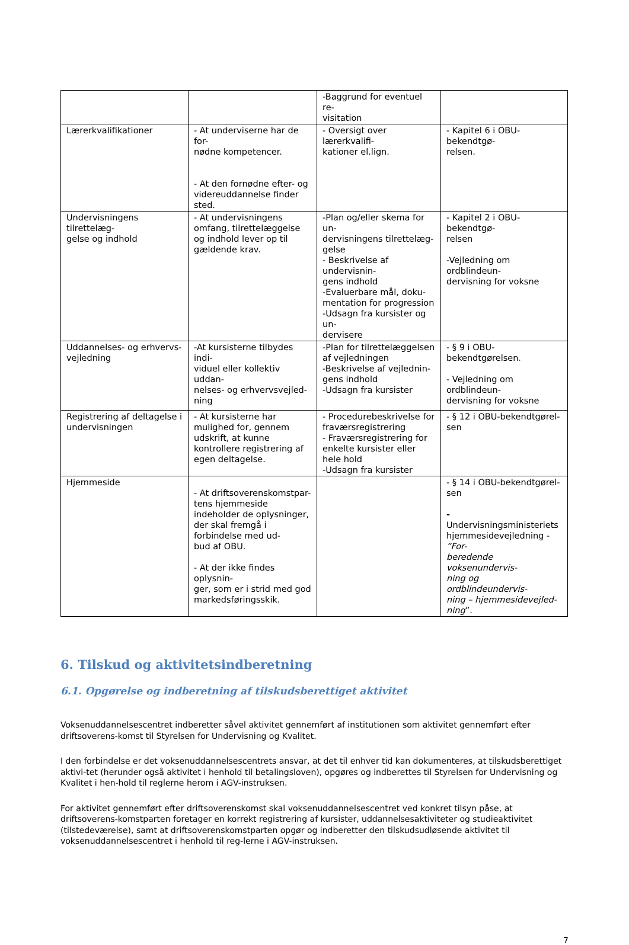| | | -Baggrund for eventuel re- visitation | |
| Lærerkvalifikationer | - At underviserne har de for- nødne kompetencer. - At den fornødne efter- og videreuddannelse finder sted. | - Oversigt over lærerkvalifi- kationer el.lign. | - Kapitel 6 i OBU-bekendtgø- relsen. |
| Undervisningens tilrettelæg- gelse og indhold | - At undervisningens omfang, tilrettelæggelse og indhold lever op til gældende krav. | -Plan og/eller skema for un- dervisningens tilrettelæg- gelse - Beskrivelse af undervisnin- gens indhold -Evaluerbare mål, doku- mentation for progression -Udsagn fra kursister og un- dervisere | - Kapitel 2 i OBU-bekendtgø- relsen -Vejledning om ordblindeun- dervisning for voksne |
| Uddannelses- og erhvervs- vejledning | -At kursisterne tilbydes indi- viduel eller kollektiv uddan- nelses- og erhvervsvejled- ning | -Plan for tilrettelæggelsen af vejledningen -Beskrivelse af vejlednin- gens indhold -Udsagn fra kursister | - § 9 i OBU-bekendtgørelsen . - Vejledning om ordblindeun- dervisning for voksne |
| Registrering af deltagelse i undervisningen | - At kursisterne har mulighed for, gennem udskrift, at kunne kontrollere registrering af egen deltagelse. | - Procedurebeskrivelse for fraværsregistrering - Fraværsregistrering for enkelte kursister eller hele hold -Udsagn fra kursister | - § 12 i OBU-bekendtgørel- sen |
| Hjemmeside | - At driftsoverenskomstpar- tens hjemmeside indeholder de oplysninger, der skal fremgå i forbindelse med ud- bud af OBU. - At der ikke findes oplysnin- ger, som er i strid med god markedsføringsskik. | | - § 14 i OBU-bekendtgørel- sen - Undervisningsministeriets hjemmesidevejledning - ”For- beredende voksenundervis- ning og ordblindeundervis- ning – hjemmesidevejled- ning ”. |
6. Tilskud og aktivitetsindberetning
6.1. Opgørelse og indberetning af tilskudsberettiget aktivitet
Voksenuddannelsescentret indberetter såvel aktivitet gennemført af institutionen som aktivitet gennemført efter driftsoverens-komst til Styrelsen for Undervisning og Kvalitet.
I den forbindelse er det voksenuddannelsescentrets ansvar, at det til enhver tid kan dokumenteres, at tilskudsberettiget aktivi-tet (herunder også aktivitet i henhold til betalingsloven), opgøres og indberettes til Styrelsen for Undervisning og Kvalitet i hen-hold til reglerne herom i AGV-instruksen.
For aktivitet gennemført efter driftsoverenskomst skal voksenuddannelsescentret ved konkret tilsyn påse, at driftsoverens-komstparten foretager en korrekt registrering af kursister, uddannelsesaktiviteter og studieaktivitet (tilstedeværelse), samt at driftsoverenskomstparten opgør og indberetter den tilskudsudløsende aktivitet til voksenuddannelsescentret i henhold til reg-lerne i AGV-instruksen.
7